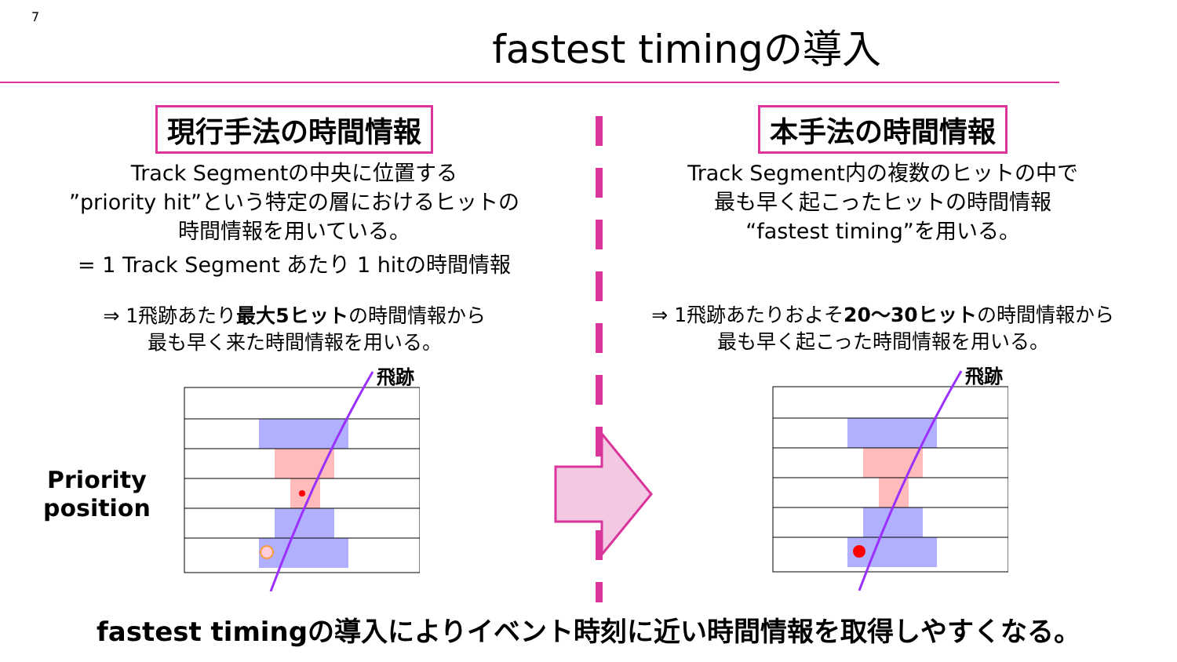7
fastest timingの導入
現行手法の時間情報
Track Segmentの中央に位置する
”priority hit”という特定の層におけるヒットの
時間情報を用いている。
= 1 Track Segment あたり 1 hitの時間情報
⇒ 1飛跡あたり最大5ヒットの時間情報から
最も早く来た時間情報を用いる。
Priority
position
飛跡
本手法の時間情報
Track Segment内の複数のヒットの中で
最も早く起こったヒットの時間情報
“fastest timing”を用いる。
⇒ 1飛跡あたりおよそ20〜30ヒットの時間情報から
最も早く起こった時間情報を用いる。
飛跡
fastest timingの導入によりイベント時刻に近い時間情報を取得しやすくなる。